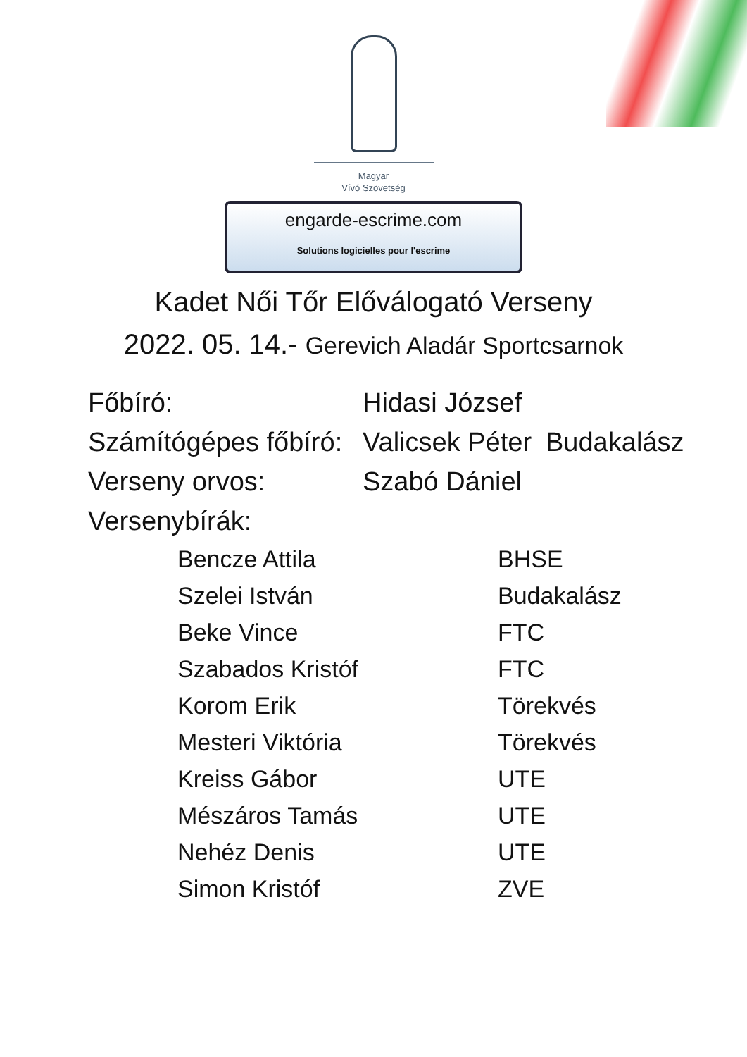Magyar
Vívó Szövetség
engarde-escrime.com
Solutions logicielles pour l'escrime
Kadet Női Tőr Előválogató Verseny
2022. 05. 14.- Gerevich Aladár Sportcsarnok
| Főbíró: | Hidasi József | |
| Számítógépes főbíró: | Valicsek Péter | Budakalász |
| Verseny orvos: | Szabó Dániel | |
| Versenybírák: | | |
| Bencze Attila | BHSE |
| Szelei István | Budakalász |
| Beke Vince | FTC |
| Szabados Kristóf | FTC |
| Korom Erik | Törekvés |
| Mesteri Viktória | Törekvés |
| Kreiss Gábor | UTE |
| Mészáros Tamás | UTE |
| Nehéz Denis | UTE |
| Simon Kristóf | ZVE |